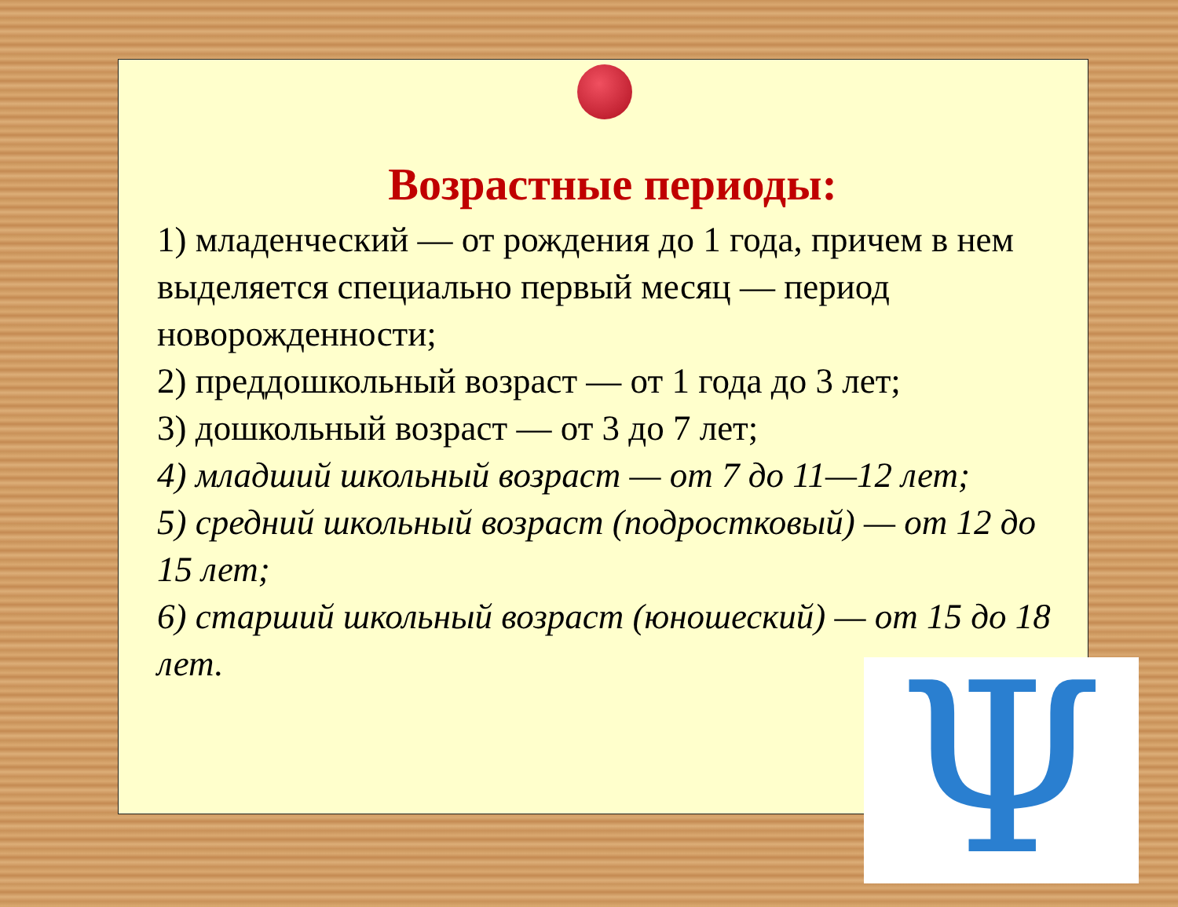Возрастные периоды:
1) младенческий — от рождения до 1 года, причем в нем выделяется специально первый месяц — период новорожденности;
2) преддошкольный возраст — от 1 года до 3 лет;
3) дошкольный возраст — от 3 до 7 лет;
4) младший школьный возраст — от 7 до 11—12 лет;
5) средний школьный возраст (подростковый) — от 12 до 15 лет;
6) старший школьный возраст (юношеский) — от 15 до 18 лет.
Ψ